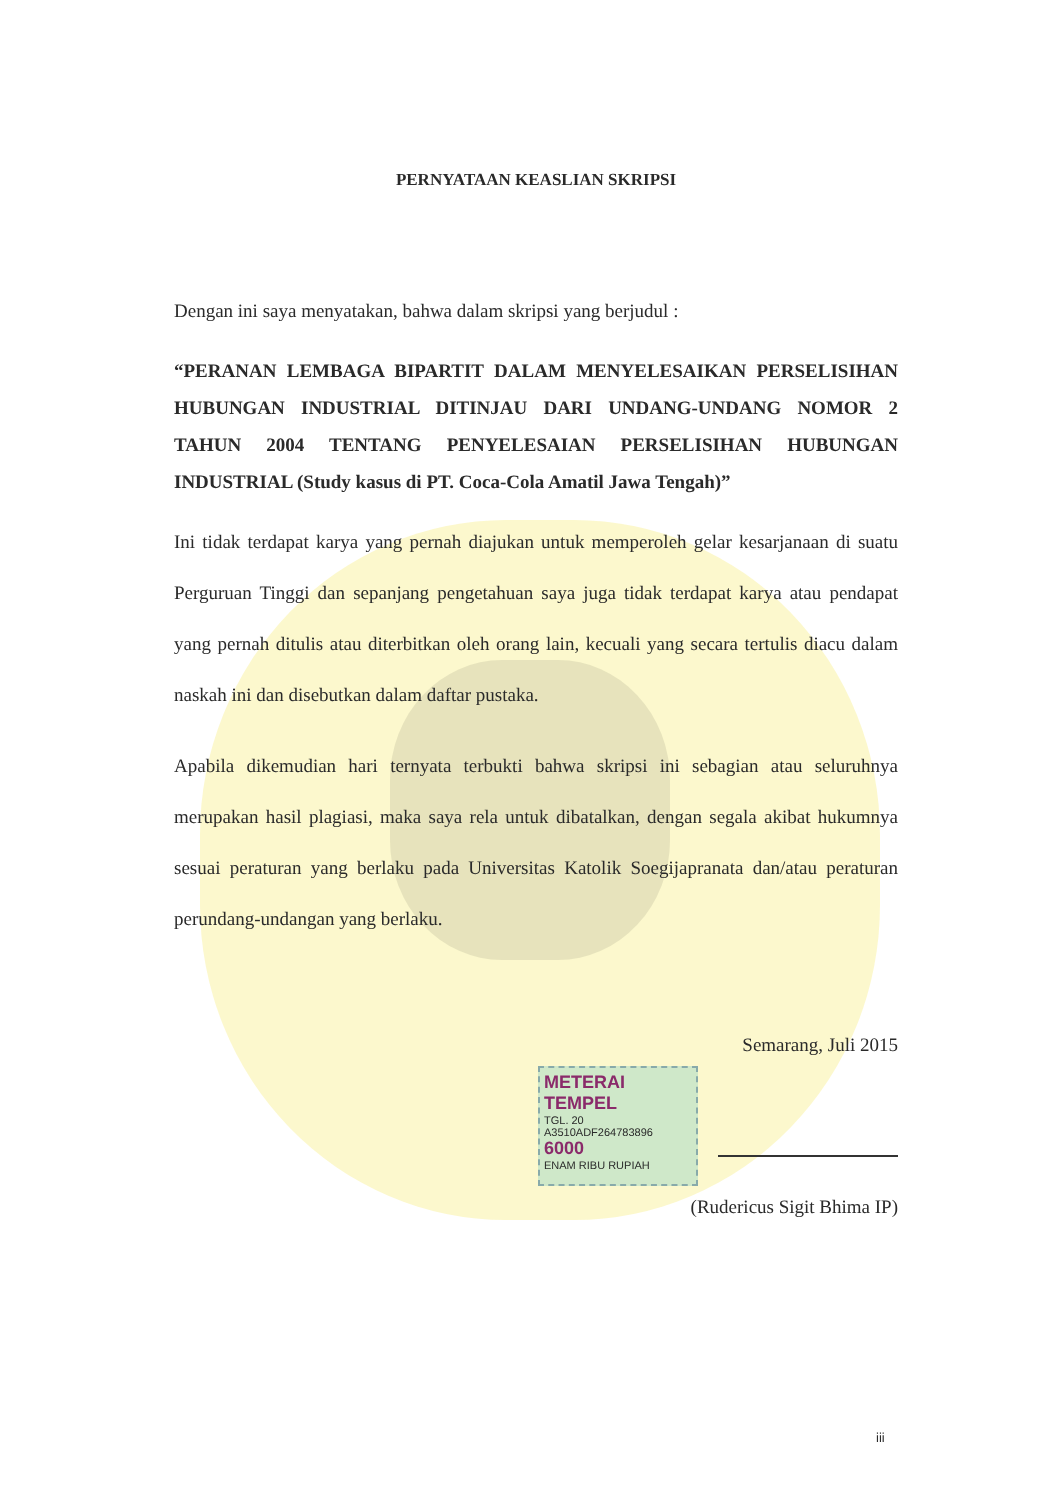PERNYATAAN KEASLIAN SKRIPSI
Dengan ini saya menyatakan, bahwa dalam skripsi yang berjudul :
“PERANAN LEMBAGA BIPARTIT DALAM MENYELESAIKAN PERSELISIHAN HUBUNGAN INDUSTRIAL DITINJAU DARI UNDANG-UNDANG NOMOR 2 TAHUN 2004 TENTANG PENYELESAIAN PERSELISIHAN HUBUNGAN INDUSTRIAL (Study kasus di PT. Coca-Cola Amatil Jawa Tengah)”
Ini tidak terdapat karya yang pernah diajukan untuk memperoleh gelar kesarjanaan di suatu Perguruan Tinggi dan sepanjang pengetahuan saya juga tidak terdapat karya atau pendapat yang pernah ditulis atau diterbitkan oleh orang lain, kecuali yang secara tertulis diacu dalam naskah ini dan disebutkan dalam daftar pustaka.
Apabila dikemudian hari ternyata terbukti bahwa skripsi ini sebagian atau seluruhnya merupakan hasil plagiasi, maka saya rela untuk dibatalkan, dengan segala akibat hukumnya sesuai peraturan yang berlaku pada Universitas Katolik Soegijapranata dan/atau peraturan perundang-undangan yang berlaku.
Semarang, Juli 2015
METERAI TEMPEL
TGL. 20
A3510ADF264783896
6000
ENAM RIBU RUPIAH
(Rudericus Sigit Bhima IP)
iii